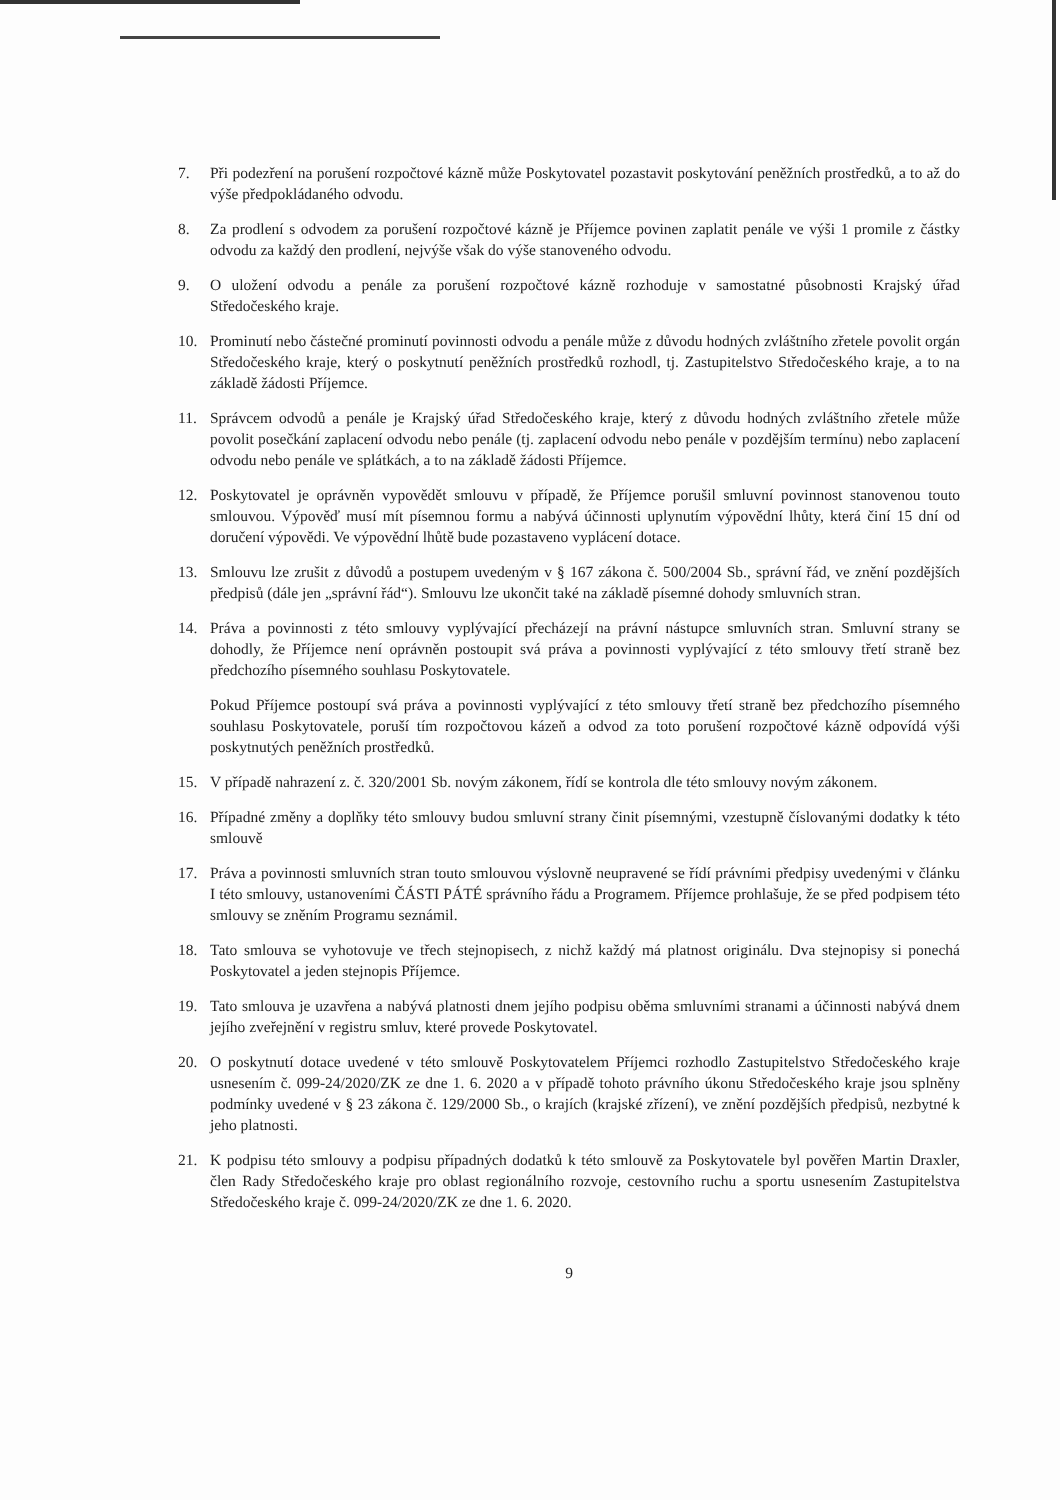7. Při podezření na porušení rozpočtové kázně může Poskytovatel pozastavit poskytování peněžních prostředků, a to až do výše předpokládaného odvodu.
8. Za prodlení s odvodem za porušení rozpočtové kázně je Příjemce povinen zaplatit penále ve výši 1 promile z částky odvodu za každý den prodlení, nejvýše však do výše stanoveného odvodu.
9. O uložení odvodu a penále za porušení rozpočtové kázně rozhoduje v samostatné působnosti Krajský úřad Středočeského kraje.
10. Prominutí nebo částečné prominutí povinnosti odvodu a penále může z důvodu hodných zvláštního zřetele povolit orgán Středočeského kraje, který o poskytnutí peněžních prostředků rozhodl, tj. Zastupitelstvo Středočeského kraje, a to na základě žádosti Příjemce.
11. Správcem odvodů a penále je Krajský úřad Středočeského kraje, který z důvodu hodných zvláštního zřetele může povolit posečkání zaplacení odvodu nebo penále (tj. zaplacení odvodu nebo penále v pozdějším termínu) nebo zaplacení odvodu nebo penále ve splátkách, a to na základě žádosti Příjemce.
12. Poskytovatel je oprávněn vypovědět smlouvu v případě, že Příjemce porušil smluvní povinnost stanovenou touto smlouvou. Výpověď musí mít písemnou formu a nabývá účinnosti uplynutím výpovědní lhůty, která činí 15 dní od doručení výpovědi. Ve výpovědní lhůtě bude pozastaveno vyplácení dotace.
13. Smlouvu lze zrušit z důvodů a postupem uvedeným v § 167 zákona č. 500/2004 Sb., správní řád, ve znění pozdějších předpisů (dále jen „správní řád“). Smlouvu lze ukončit také na základě písemné dohody smluvních stran.
14. Práva a povinnosti z této smlouvy vyplývající přecházejí na právní nástupce smluvních stran. Smluvní strany se dohodly, že Příjemce není oprávněn postoupit svá práva a povinnosti vyplývající z této smlouvy třetí straně bez předchozího písemného souhlasu Poskytovatele.
Pokud Příjemce postoupí svá práva a povinnosti vyplývající z této smlouvy třetí straně bez předchozího písemného souhlasu Poskytovatele, poruší tím rozpočtovou kázeň a odvod za toto porušení rozpočtové kázně odpovídá výši poskytnutých peněžních prostředků.
15. V případě nahrazení z. č. 320/2001 Sb. novým zákonem, řídí se kontrola dle této smlouvy novým zákonem.
16. Případné změny a doplňky této smlouvy budou smluvní strany činit písemnými, vzestupně číslovanými dodatky k této smlouvě
17. Práva a povinnosti smluvních stran touto smlouvou výslovně neupravené se řídí právními předpisy uvedenými v článku I této smlouvy, ustanoveními ČÁSTI PÁTÉ správního řádu a Programem. Příjemce prohlašuje, že se před podpisem této smlouvy se zněním Programu seznámil.
18. Tato smlouva se vyhotovuje ve třech stejnopisech, z nichž každý má platnost originálu. Dva stejnopisy si ponechá Poskytovatel a jeden stejnopis Příjemce.
19. Tato smlouva je uzavřena a nabývá platnosti dnem jejího podpisu oběma smluvními stranami a účinnosti nabývá dnem jejího zveřejnění v registru smluv, které provede Poskytovatel.
20. O poskytnutí dotace uvedené v této smlouvě Poskytovatelem Příjemci rozhodlo Zastupitelstvo Středočeského kraje usnesením č. 099-24/2020/ZK ze dne 1. 6. 2020 a v případě tohoto právního úkonu Středočeského kraje jsou splněny podmínky uvedené v § 23 zákona č. 129/2000 Sb., o krajích (krajské zřízení), ve znění pozdějších předpisů, nezbytné k jeho platnosti.
21. K podpisu této smlouvy a podpisu případných dodatků k této smlouvě za Poskytovatele byl pověřen Martin Draxler, člen Rady Středočeského kraje pro oblast regionálního rozvoje, cestovního ruchu a sportu usnesením Zastupitelstva Středočeského kraje č. 099-24/2020/ZK ze dne 1. 6. 2020.
9